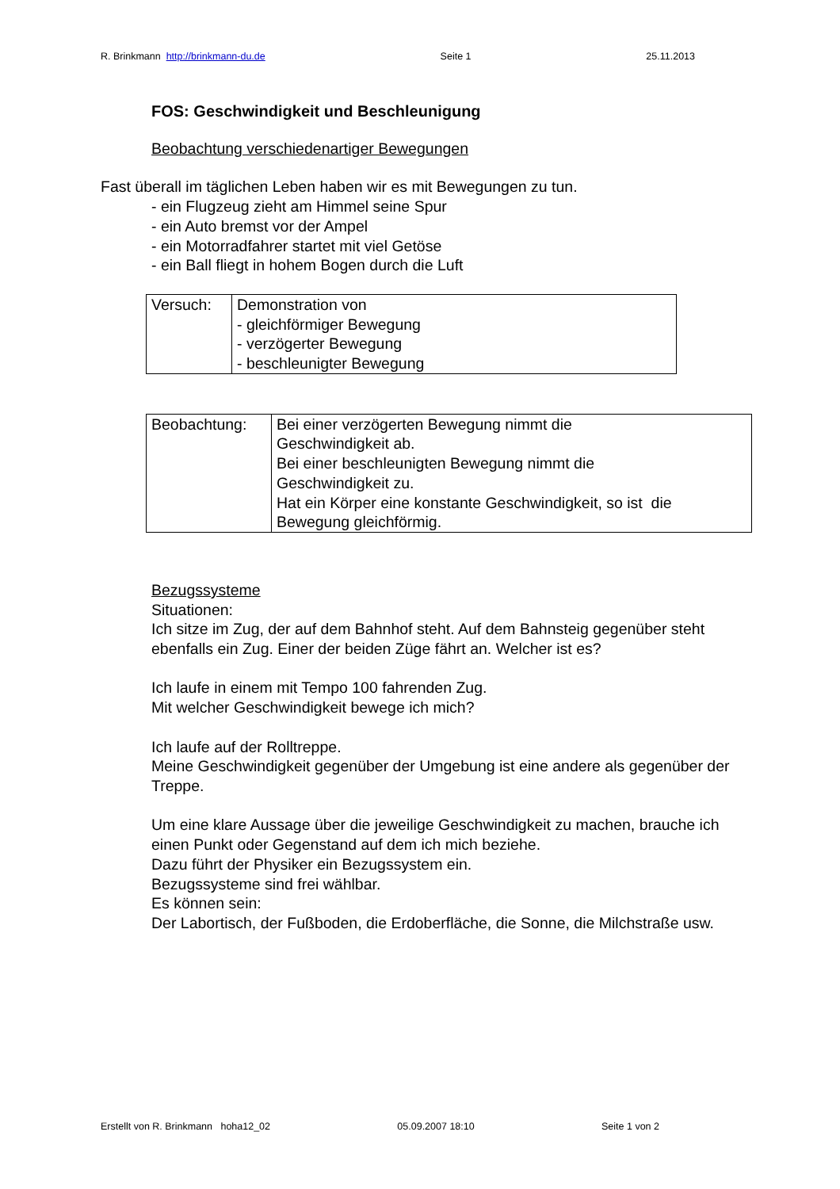R. Brinkmann http://brinkmann-du.de Seite 1 25.11.2013
FOS: Geschwindigkeit und Beschleunigung
Beobachtung verschiedenartiger Bewegungen
Fast überall im täglichen Leben haben wir es mit Bewegungen zu tun.
- ein Flugzeug zieht am Himmel seine Spur
- ein Auto bremst vor der Ampel
- ein Motorradfahrer startet mit viel Getöse
- ein Ball fliegt in hohem Bogen durch die Luft
| Versuch: | Demonstration von - gleichförmiger Bewegung - verzögerter Bewegung - beschleunigter Bewegung |
| Beobachtung: | Bei einer verzögerten Bewegung nimmt die Geschwindigkeit ab. Bei einer beschleunigten Bewegung nimmt die Geschwindigkeit zu. Hat ein Körper eine konstante Geschwindigkeit, so ist die Bewegung gleichförmig. |
Bezugssysteme
Situationen:
Ich sitze im Zug, der auf dem Bahnhof steht. Auf dem Bahnsteig gegenüber steht ebenfalls ein Zug. Einer der beiden Züge fährt an. Welcher ist es?
Ich laufe in einem mit Tempo 100 fahrenden Zug.
Mit welcher Geschwindigkeit bewege ich mich?
Ich laufe auf der Rolltreppe.
Meine Geschwindigkeit gegenüber der Umgebung ist eine andere als gegenüber der Treppe.
Um eine klare Aussage über die jeweilige Geschwindigkeit zu machen, brauche ich einen Punkt oder Gegenstand auf dem ich mich beziehe.
Dazu führt der Physiker ein Bezugssystem ein.
Bezugssysteme sind frei wählbar.
Es können sein:
Der Labortisch, der Fußboden, die Erdoberfläche, die Sonne, die Milchstraße usw.
Erstellt von R. Brinkmann hoha12_02 05.09.2007 18:10 Seite 1 von 2